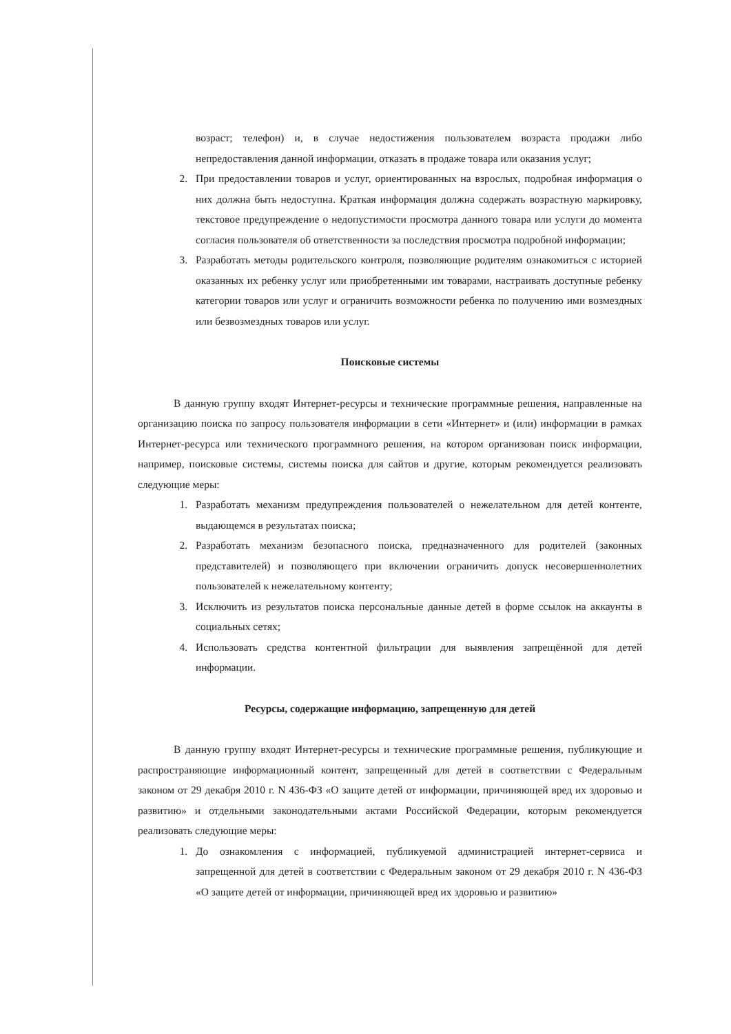возраст; телефон) и, в случае недостижения пользователем возраста продажи либо непредоставления данной информации, отказать в продаже товара или оказания услуг;
2. При предоставлении товаров и услуг, ориентированных на взрослых, подробная информация о них должна быть недоступна. Краткая информация должна содержать возрастную маркировку, текстовое предупреждение о недопустимости просмотра данного товара или услуги до момента согласия пользователя об ответственности за последствия просмотра подробной информации;
3. Разработать методы родительского контроля, позволяющие родителям ознакомиться с историей оказанных их ребенку услуг или приобретенными им товарами, настраивать доступные ребенку категории товаров или услуг и ограничить возможности ребенка по получению ими возмездных или безвозмездных товаров или услуг.
Поисковые системы
В данную группу входят Интернет-ресурсы и технические программные решения, направленные на организацию поиска по запросу пользователя информации в сети «Интернет» и (или) информации в рамках Интернет-ресурса или технического программного решения, на котором организован поиск информации, например, поисковые системы, системы поиска для сайтов и другие, которым рекомендуется реализовать следующие меры:
1. Разработать механизм предупреждения пользователей о нежелательном для детей контенте, выдающемся в результатах поиска;
2. Разработать механизм безопасного поиска, предназначенного для родителей (законных представителей) и позволяющего при включении ограничить допуск несовершеннолетних пользователей к нежелательному контенту;
3. Исключить из результатов поиска персональные данные детей в форме ссылок на аккаунты в социальных сетях;
4. Использовать средства контентной фильтрации для выявления запрещённой для детей информации.
Ресурсы, содержащие информацию, запрещенную для детей
В данную группу входят Интернет-ресурсы и технические программные решения, публикующие и распространяющие информационный контент, запрещенный для детей в соответствии с Федеральным законом от 29 декабря 2010 г. N 436-ФЗ «О защите детей от информации, причиняющей вред их здоровью и развитию» и отдельными законодательными актами Российской Федерации, которым рекомендуется реализовать следующие меры:
1. До ознакомления с информацией, публикуемой администрацией интернет-сервиса и запрещенной для детей в соответствии с Федеральным законом от 29 декабря 2010 г. N 436-ФЗ «О защите детей от информации, причиняющей вред их здоровью и развитию»